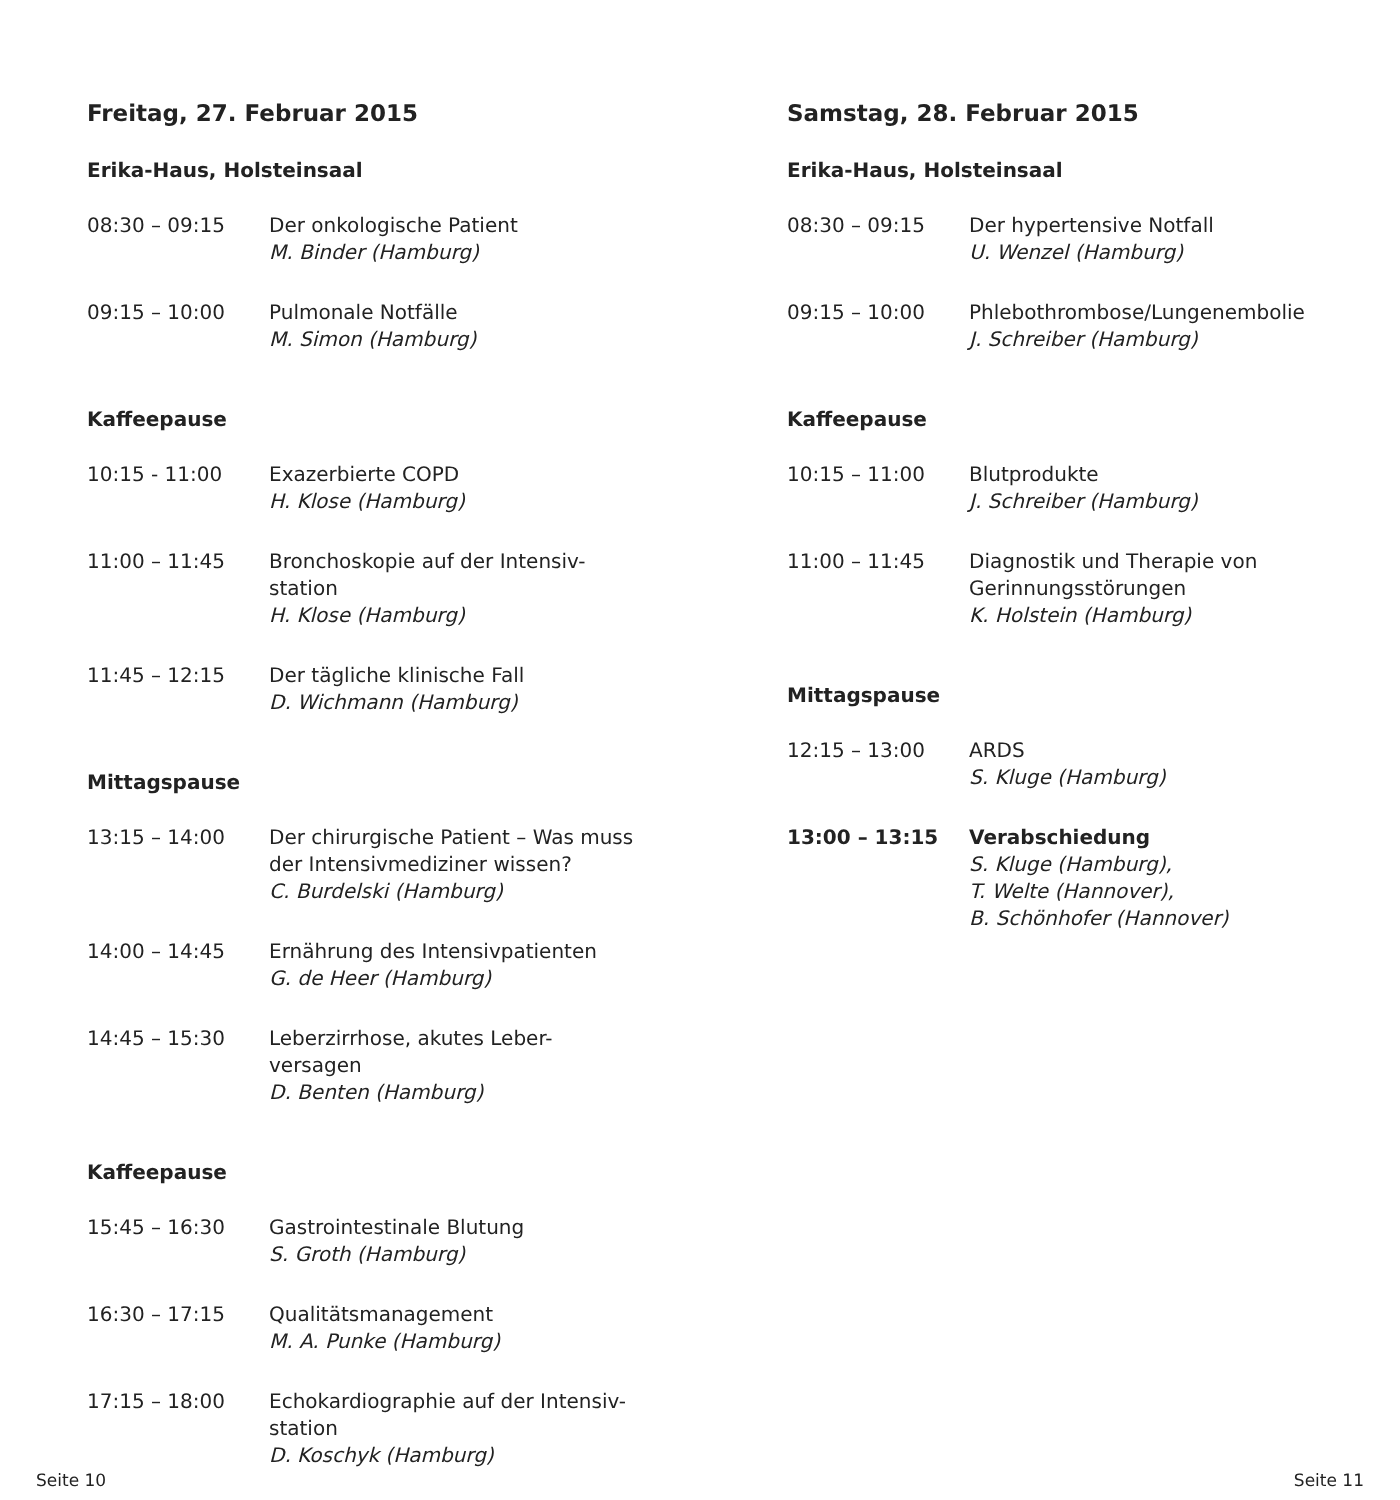Freitag, 27. Februar 2015
Erika-Haus, Holsteinsaal
| 08:30 – 09:15 | Der onkologische Patient M. Binder (Hamburg) |
| 09:15 – 10:00 | Pulmonale Notfälle M. Simon (Hamburg) |
Kaffeepause
| 10:15 - 11:00 | Exazerbierte COPD H. Klose (Hamburg) |
| 11:00 – 11:45 | Bronchoskopie auf der Intensiv- station H. Klose (Hamburg) |
| 11:45 – 12:15 | Der tägliche klinische Fall D. Wichmann (Hamburg) |
Mittagspause
| 13:15 – 14:00 | Der chirurgische Patient – Was muss der Intensivmediziner wissen? C. Burdelski (Hamburg) |
| 14:00 – 14:45 | Ernährung des Intensivpatienten G. de Heer (Hamburg) |
| 14:45 – 15:30 | Leberzirrhose, akutes Leber- versagen D. Benten (Hamburg) |
Kaffeepause
| 15:45 – 16:30 | Gastrointestinale Blutung S. Groth (Hamburg) |
| 16:30 – 17:15 | Qualitätsmanagement M. A. Punke (Hamburg) |
| 17:15 – 18:00 | Echokardiographie auf der Intensiv- station D. Koschyk (Hamburg) |
Samstag, 28. Februar 2015
Erika-Haus, Holsteinsaal
| 08:30 – 09:15 | Der hypertensive Notfall U. Wenzel (Hamburg) |
| 09:15 – 10:00 | Phlebothrombose/Lungenembolie J. Schreiber (Hamburg) |
Kaffeepause
| 10:15 – 11:00 | Blutprodukte J. Schreiber (Hamburg) |
| 11:00 – 11:45 | Diagnostik und Therapie von Gerinnungsstörungen K. Holstein (Hamburg) |
Mittagspause
| 12:15 – 13:00 | ARDS S. Kluge (Hamburg) |
| 13:00 – 13:15 | Verabschiedung S. Kluge (Hamburg), T. Welte (Hannover), B. Schönhofer (Hannover) |
Seite 10 Seite 11